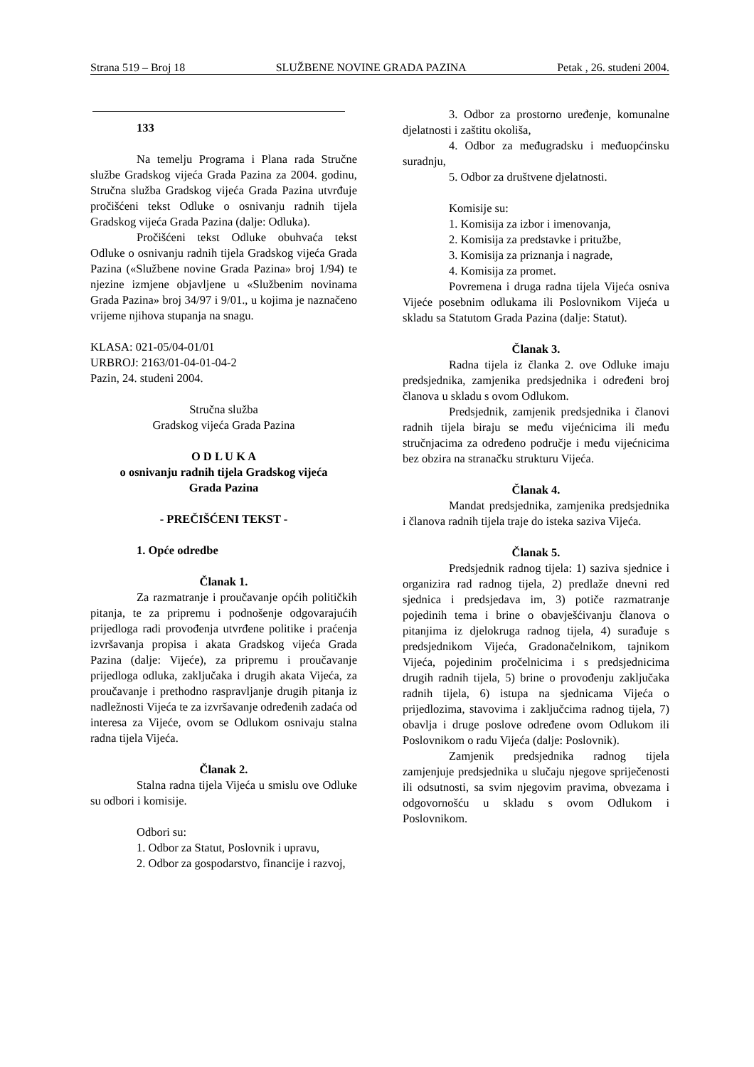Strana 519 – Broj 18 SLUŽBENE NOVINE GRADA PAZINA Petak , 26. studeni 2004.
133
Na temelju Programa i Plana rada Stručne službe Gradskog vijeća Grada Pazina za 2004. godinu, Stručna služba Gradskog vijeća Grada Pazina utvrđuje pročišćeni tekst Odluke o osnivanju radnih tijela Gradskog vijeća Grada Pazina (dalje: Odluka).
Pročišćeni tekst Odluke obuhvaća tekst Odluke o osnivanju radnih tijela Gradskog vijeća Grada Pazina («Službene novine Grada Pazina» broj 1/94) te njezine izmjene objavljene u «Službenim novinama Grada Pazina» broj 34/97 i 9/01., u kojima je naznačeno vrijeme njihova stupanja na snagu.
KLASA: 021-05/04-01/01
URBROJ: 2163/01-04-01-04-2
Pazin, 24. studeni 2004.
Stručna služba
Gradskog vijeća Grada Pazina
O D L U K A
o osnivanju radnih tijela Gradskog vijeća
Grada Pazina
- PREČIŠĆENI TEKST -
1. Opće odredbe
Članak 1.
Za razmatranje i proučavanje općih političkih pitanja, te za pripremu i podnošenje odgovarajućih prijedloga radi provođenja utvrđene politike i praćenja izvršavanja propisa i akata Gradskog vijeća Grada Pazina (dalje: Vijeće), za pripremu i proučavanje prijedloga odluka, zaključaka i drugih akata Vijeća, za proučavanje i prethodno raspravljanje drugih pitanja iz nadležnosti Vijeća te za izvršavanje određenih zadaća od interesa za Vijeće, ovom se Odlukom osnivaju stalna radna tijela Vijeća.
Članak 2.
Stalna radna tijela Vijeća u smislu ove Odluke su odbori i komisije.
Odbori su:
1. Odbor za Statut, Poslovnik i upravu,
2. Odbor za gospodarstvo, financije i razvoj,
3. Odbor za prostorno uređenje, komunalne djelatnosti i zaštitu okoliša,
4. Odbor za međugradsku i međuopćinsku suradnju,
5. Odbor za društvene djelatnosti.
Komisije su:
1. Komisija za izbor i imenovanja,
2. Komisija za predstavke i pritužbe,
3. Komisija za priznanja i nagrade,
4. Komisija za promet.
Povremena i druga radna tijela Vijeća osniva Vijeće posebnim odlukama ili Poslovnikom Vijeća u skladu sa Statutom Grada Pazina (dalje: Statut).
Članak 3.
Radna tijela iz članka 2. ove Odluke imaju predsjednika, zamjenika predsjednika i određeni broj članova u skladu s ovom Odlukom.
Predsjednik, zamjenik predsjednika i članovi radnih tijela biraju se među vijećnicima ili među stručnjacima za određeno područje i među vijećnicima bez obzira na stranačku strukturu Vijeća.
Članak 4.
Mandat predsjednika, zamjenika predsjednika i članova radnih tijela traje do isteka saziva Vijeća.
Članak 5.
Predsjednik radnog tijela: 1) saziva sjednice i organizira rad radnog tijela, 2) predlaže dnevni red sjednica i predsjedava im, 3) potiče razmatranje pojedinih tema i brine o obavješćivanju članova o pitanjima iz djelokruga radnog tijela, 4) surađuje s predsjednikom Vijeća, Gradonačelnikom, tajnikom Vijeća, pojedinim pročelnicima i s predsjednicima drugih radnih tijela, 5) brine o provođenju zaključaka radnih tijela, 6) istupa na sjednicama Vijeća o prijedlozima, stavovima i zaključcima radnog tijela, 7) obavlja i druge poslove određene ovom Odlukom ili Poslovnikom o radu Vijeća (dalje: Poslovnik).
Zamjenik predsjednika radnog tijela zamjenjuje predsjednika u slučaju njegove spriječenosti ili odsutnosti, sa svim njegovim pravima, obvezama i odgovornošću u skladu s ovom Odlukom i Poslovnikom.